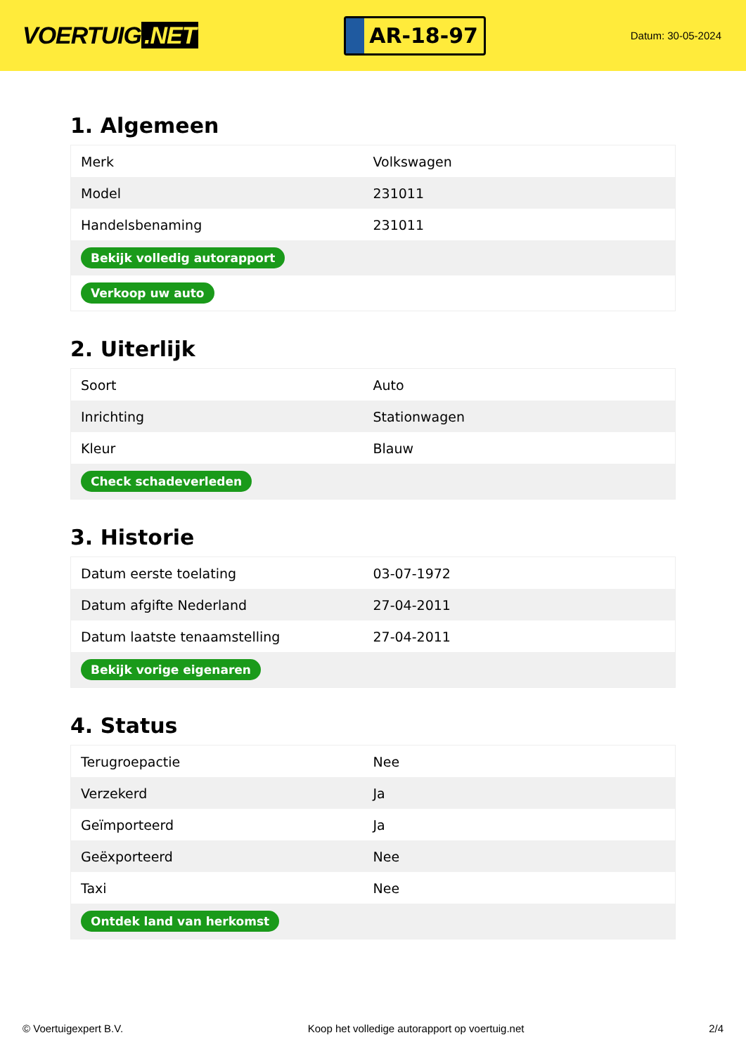VOERTUIG.NET
AR-18-97
Datum: 30-05-2024
1. Algemeen
| Merk | Volkswagen |
| Model | 231011 |
| Handelsbenaming | 231011 |
| Bekijk volledig autorapport | |
| Verkoop uw auto | |
2. Uiterlijk
| Soort | Auto |
| Inrichting | Stationwagen |
| Kleur | Blauw |
| Check schadeverleden | |
3. Historie
| Datum eerste toelating | 03-07-1972 |
| Datum afgifte Nederland | 27-04-2011 |
| Datum laatste tenaamstelling | 27-04-2011 |
| Bekijk vorige eigenaren | |
4. Status
| Terugroepactie | Nee |
| Verzekerd | Ja |
| Geïmporteerd | Ja |
| Geëxporteerd | Nee |
| Taxi | Nee |
| Ontdek land van herkomst | |
© Voertuigexpert B.V. Koop het volledige autorapport op voertuig.net 2/4